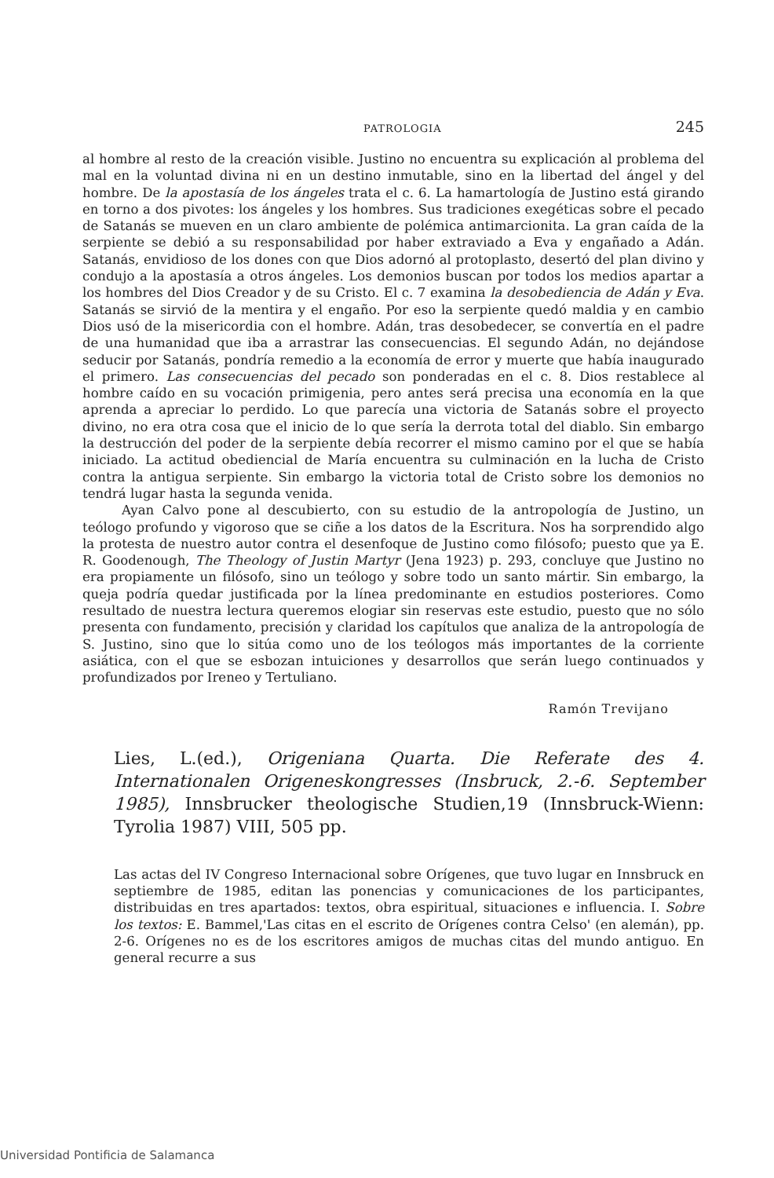PATROLOGIA 245
al hombre al resto de la creación visible. Justino no encuentra su explicación al problema del mal en la voluntad divina ni en un destino inmutable, sino en la libertad del ángel y del hombre. De la apostasía de los ángeles trata el c. 6. La hamartología de Justino está girando en torno a dos pivotes: los ángeles y los hombres. Sus tradiciones exegéticas sobre el pecado de Satanás se mueven en un claro ambiente de polémica antimarcionita. La gran caída de la serpiente se debió a su responsabilidad por haber extraviado a Eva y engañado a Adán. Satanás, envidioso de los dones con que Dios adornó al protoplasto, desertó del plan divino y condujo a la apostasía a otros ángeles. Los demonios buscan por todos los medios apartar a los hombres del Dios Creador y de su Cristo. El c. 7 examina la desobediencia de Adán y Eva. Satanás se sirvió de la mentira y el engaño. Por eso la serpiente quedó maldia y en cambio Dios usó de la misericordia con el hombre. Adán, tras desobedecer, se convertía en el padre de una humanidad que iba a arrastrar las consecuencias. El segundo Adán, no dejándose seducir por Satanás, pondría remedio a la economía de error y muerte que había inaugurado el primero. Las consecuencias del pecado son ponderadas en el c. 8. Dios restablece al hombre caído en su vocación primigenia, pero antes será precisa una economía en la que aprenda a apreciar lo perdido. Lo que parecía una victoria de Satanás sobre el proyecto divino, no era otra cosa que el inicio de lo que sería la derrota total del diablo. Sin embargo la destrucción del poder de la serpiente debía recorrer el mismo camino por el que se había iniciado. La actitud obediencial de María encuentra su culminación en la lucha de Cristo contra la antigua serpiente. Sin embargo la victoria total de Cristo sobre los demonios no tendrá lugar hasta la segunda venida.
Ayan Calvo pone al descubierto, con su estudio de la antropología de Justino, un teólogo profundo y vigoroso que se ciñe a los datos de la Escritura. Nos ha sorprendido algo la protesta de nuestro autor contra el desenfoque de Justino como filósofo; puesto que ya E. R. Goodenough, The Theology of Justin Martyr (Jena 1923) p. 293, concluye que Justino no era propiamente un filósofo, sino un teólogo y sobre todo un santo mártir. Sin embargo, la queja podría quedar justificada por la línea predominante en estudios posteriores. Como resultado de nuestra lectura queremos elogiar sin reservas este estudio, puesto que no sólo presenta con fundamento, precisión y claridad los capítulos que analiza de la antropología de S. Justino, sino que lo sitúa como uno de los teólogos más importantes de la corriente asiática, con el que se esbozan intuiciones y desarrollos que serán luego continuados y profundizados por Ireneo y Tertuliano.
Ramón Trevijano
Lies, L.(ed.), Origeniana Quarta. Die Referate des 4. Internationalen Origeneskongresses (Insbruck, 2.-6. September 1985), Innsbrucker theologische Studien,19 (Innsbruck-Wienn: Tyrolia 1987) VIII, 505 pp.
Las actas del IV Congreso Internacional sobre Orígenes, que tuvo lugar en Innsbruck en septiembre de 1985, editan las ponencias y comunicaciones de los participantes, distribuidas en tres apartados: textos, obra espiritual, situaciones e influencia. I. Sobre los textos: E. Bammel,'Las citas en el escrito de Orígenes contra Celso' (en alemán), pp. 2-6. Orígenes no es de los escritores amigos de muchas citas del mundo antiguo. En general recurre a sus
Universidad Pontificia de Salamanca